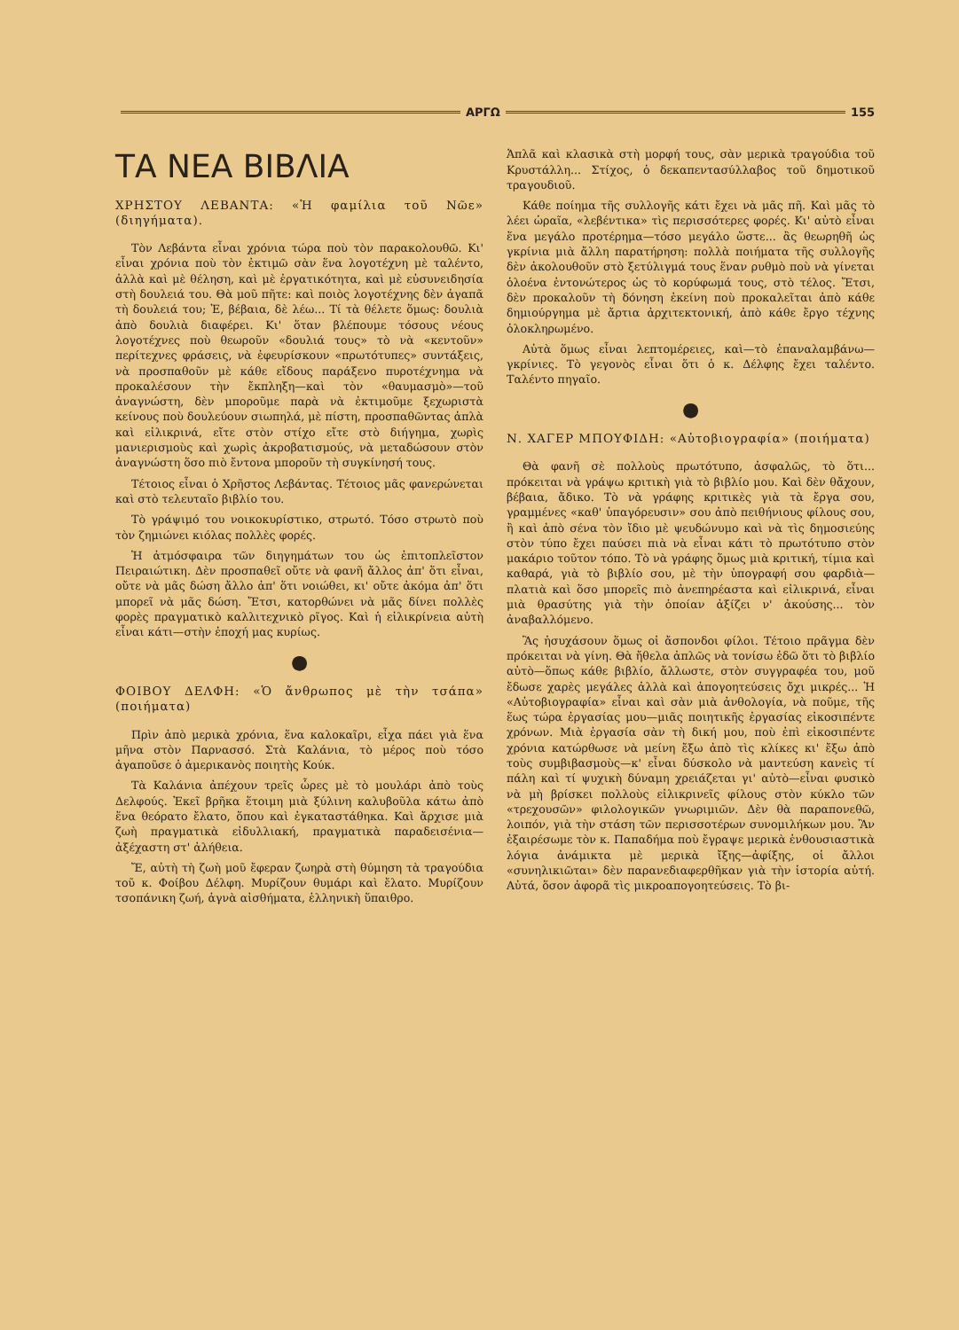ΑΡΓΩ 155
ΤΑ ΝΕΑ ΒΙΒΛΙΑ
ΧΡΗΣΤΟΥ ΛΕΒΑΝΤΑ: «Ἡ φαμίλια τοῦ Νῶε» (διηγήματα).
Τὸν Λεβάντα εἶναι χρόνια τώρα ποὺ τὸν παρακολουθῶ. Κι' εἶναι χρόνια ποὺ τὸν ἐκτιμῶ σὰν ἕνα λογοτέχνη μὲ ταλέντο, ἀλλὰ καὶ μὲ θέληση, καὶ μὲ ἐργατικότητα, καὶ μὲ εὐσυνειδησία στὴ δουλειά του. Θὰ μοῦ πῆτε: καὶ ποιὸς λογοτέχνης δὲν ἀγαπᾶ τὴ δουλειά του; Ἐ, βέβαια, δὲ λέω... Τί τὰ θέλετε ὅμως: δουλιὰ ἀπὸ δουλιὰ διαφέρει. Κι' ὅταν βλέπουμε τόσους νέους λογοτέχνες ποὺ θεωροῦν «δουλιά τους» τὸ νὰ «κεντοῦν» περίτεχνες φράσεις, νὰ ἐφευρίσκουν «πρωτότυπες» συντάξεις, νὰ προσπαθοῦν μὲ κάθε εἴδους παράξενο πυροτέχνημα νὰ προκαλέσουν τὴν ἔκπληξη—καὶ τὸν «θαυμασμὸ»—τοῦ ἀναγνώστη, δὲν μποροῦμε παρὰ νὰ ἐκτιμοῦμε ξεχωριστὰ κείνους ποὺ δουλεύουν σιωπηλά, μὲ πίστη, προσπαθῶντας ἁπλὰ καὶ εἰλικρινά, εἴτε στὸν στίχο εἴτε στὸ διήγημα, χωρὶς μανιερισμοὺς καὶ χωρὶς ἀκροβατισμούς, νὰ μεταδώσουν στὸν ἀναγνώστη ὅσο πιὸ ἔντονα μποροῦν τὴ συγκίνησή τους.
Τέτοιος εἶναι ὁ Χρῆστος Λεβάντας. Τέτοιος μᾶς φανερώνεται καὶ στὸ τελευταῖο βιβλίο του.
Τὸ γράψιμό του νοικοκυρίστικο, στρωτό. Τόσο στρωτὸ ποὺ τὸν ζημιώνει κιόλας πολλὲς φορές.
Ἡ ἀτμόσφαιρα τῶν διηγημάτων του ὡς ἐπιτοπλεῖστον Πειραιώτικη. Δὲν προσπαθεῖ οὔτε νὰ φανῆ ἄλλος ἀπ' ὅτι εἶναι, οὔτε νὰ μᾶς δώση ἄλλο ἀπ' ὅτι νοιώθει, κι' οὔτε ἀκόμα ἀπ' ὅτι μπορεῖ νὰ μᾶς δώση. Ἔτσι, κατορθώνει νὰ μᾶς δίνει πολλὲς φορὲς πραγματικὸ καλλιτεχνικὸ ρῖγος. Καὶ ἡ εἰλικρίνεια αὐτὴ εἶναι κάτι—στὴν ἐποχή μας κυρίως.
●
ΦΟΙΒΟΥ ΔΕΛΦΗ: «Ὁ ἄνθρωπος μὲ τὴν τσάπα» (ποιήματα)
Πρὶν ἀπὸ μερικὰ χρόνια, ἕνα καλοκαῖρι, εἶχα πάει γιὰ ἕνα μῆνα στὸν Παρνασσό. Στὰ Καλάνια, τὸ μέρος ποὺ τόσο ἀγαποῦσε ὁ ἀμερικανὸς ποιητὴς Κούκ.
Τὰ Καλάνια ἀπέχουν τρεῖς ὧρες μὲ τὸ μουλάρι ἀπὸ τοὺς Δελφούς. Ἐκεῖ βρῆκα ἕτοιμη μιὰ ξύλινη καλυβοῦλα κάτω ἀπὸ ἕνα θεόρατο ἔλατο, ὅπου καὶ ἐγκαταστάθηκα. Καὶ ἄρχισε μιὰ ζωὴ πραγματικὰ εἰδυλλιακή, πραγματικὰ παραδεισένια—ἀξέχαστη στ' ἀλήθεια.
Ἔ, αὐτὴ τὴ ζωὴ μοῦ ἔφεραν ζωηρὰ στὴ θύμηση τὰ τραγούδια τοῦ κ. Φοίβου Δέλφη. Μυρίζουν θυμάρι καὶ ἔλατο. Μυρίζουν τσοπάνικη ζωή, ἁγνὰ αἰσθήματα, ἑλληνικὴ ὕπαιθρο.
Ἁπλᾶ καὶ κλασικὰ στὴ μορφή τους, σὰν μερικὰ τραγούδια τοῦ Κρυστάλλη... Στίχος, ὁ δεκαπεντασύλλαβος τοῦ δημοτικοῦ τραγουδιοῦ.
Κάθε ποίημα τῆς συλλογῆς κάτι ἔχει νὰ μᾶς πῆ. Καὶ μᾶς τὸ λέει ὡραῖα, «λεβέντικα» τὶς περισσότερες φορές. Κι' αὐτὸ εἶναι ἕνα μεγάλο προτέρημα—τόσο μεγάλο ὥστε... ἂς θεωρηθῆ ὡς γκρίνια μιὰ ἄλλη παρατήρηση: πολλὰ ποιήματα τῆς συλλογῆς δὲν ἀκολουθοῦν στὸ ξετύλιγμά τους ἕναν ρυθμὸ ποὺ νὰ γίνεται ὁλοένα ἐντονώτερος ὡς τὸ κορύφωμά τους, στὸ τέλος. Ἔτσι, δὲν προκαλοῦν τὴ δόνηση ἐκείνη ποὺ προκαλεῖται ἀπὸ κάθε δημιούργημα μὲ ἄρτια ἀρχιτεκτονική, ἀπὸ κάθε ἔργο τέχνης ὁλοκληρωμένο.
Αὐτὰ ὅμως εἶναι λεπτομέρειες, καὶ—τὸ ἐπαναλαμβάνω—γκρίνιες. Τὸ γεγονὸς εἶναι ὅτι ὁ κ. Δέλφης ἔχει ταλέντο. Ταλέντο πηγαῖο.
●
Ν. ΧΑΓΕΡ ΜΠΟΥΦΙΔΗ: «Αὐτοβιογραφία» (ποιήματα)
Θὰ φανῆ σὲ πολλοὺς πρωτότυπο, ἀσφαλῶς, τὸ ὅτι... πρόκειται νὰ γράψω κριτικὴ γιὰ τὸ βιβλίο μου. Καὶ δὲν θἄχουν, βέβαια, ἄδικο. Τὸ νὰ γράφης κριτικὲς γιὰ τὰ ἔργα σου, γραμμένες «καθ' ὑπαγόρευσιν» σου ἀπὸ πειθήνιους φίλους σου, ἢ καὶ ἀπὸ σένα τὸν ἴδιο μὲ ψευδώνυμο καὶ νὰ τὶς δημοσιεύης στὸν τύπο ἔχει παύσει πιὰ νὰ εἶναι κάτι τὸ πρωτότυπο στὸν μακάριο τοῦτον τόπο. Τὸ νὰ γράφης ὅμως μιὰ κριτική, τίμια καὶ καθαρά, γιὰ τὸ βιβλίο σου, μὲ τὴν ὑπογραφή σου φαρδιὰ—πλατιὰ καὶ ὅσο μπορεῖς πιὸ ἀνεπηρέαστα καὶ εἰλικρινά, εἶναι μιὰ θρασύτης γιὰ τὴν ὁποίαν ἀξίζει ν' ἀκούσης... τὸν ἀναβαλλόμενο.
Ἂς ἡσυχάσουν ὅμως οἱ ἄσπονδοι φίλοι. Τέτοιο πρᾶγμα δὲν πρόκειται νὰ γίνη. Θὰ ἤθελα ἁπλῶς νὰ τονίσω ἐδῶ ὅτι τὸ βιβλίο αὐτὸ—ὅπως κάθε βιβλίο, ἄλλωστε, στὸν συγγραφέα του, μοῦ ἔδωσε χαρὲς μεγάλες ἀλλὰ καὶ ἀπογοητεύσεις ὄχι μικρές... Ἡ «Αὐτοβιογραφία» εἶναι καὶ σὰν μιὰ ἀνθολογία, νὰ ποῦμε, τῆς ἕως τώρα ἐργασίας μου—μιᾶς ποιητικῆς ἐργασίας εἰκοσιπέντε χρόνων. Μιὰ ἐργασία σὰν τὴ δική μου, ποὺ ἐπὶ εἰκοσιπέντε χρόνια κατώρθωσε νὰ μείνη ἔξω ἀπὸ τὶς κλίκες κι' ἔξω ἀπὸ τοὺς συμβιβασμοὺς—κ' εἶναι δύσκολο νὰ μαντεύση κανεὶς τί πάλη καὶ τί ψυχικὴ δύναμη χρειάζεται γι' αὐτὸ—εἶναι φυσικὸ νὰ μὴ βρίσκει πολλοὺς εἰλικρινεῖς φίλους στὸν κύκλο τῶν «τρεχουσῶν» φιλολογικῶν γνωριμιῶν. Δὲν θὰ παραπονεθῶ, λοιπόν, γιὰ τὴν στάση τῶν περισσοτέρων συνομιλήκων μου. Ἂν ἐξαιρέσωμε τὸν κ. Παπαδήμα ποὺ ἔγραψε μερικὰ ἐνθουσιαστικὰ λόγια ἀνάμικτα μὲ μερικὰ ἴξης—ἀφίξης, οἱ ἄλλοι «συνηλικιῶται» δὲν παρανεδιαφερθῆκαν γιὰ τὴν ἱστορία αὐτή. Αὐτά, ὅσον ἀφορᾶ τὶς μικροαπογοητεύσεις. Τὸ βι-